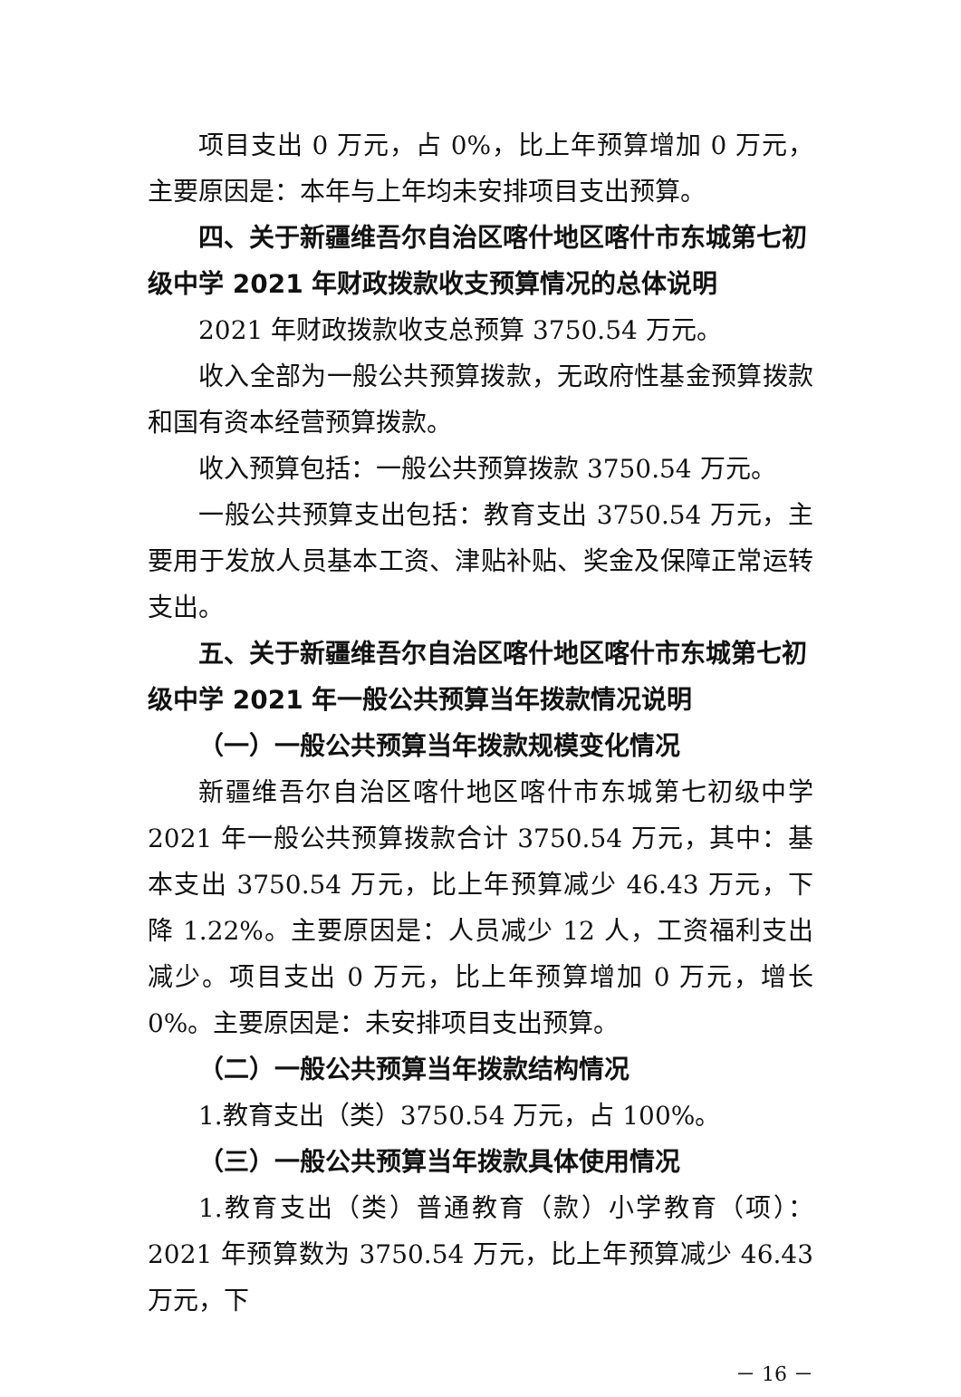项目支出 0 万元，占 0%，比上年预算增加 0 万元，主要原因是：本年与上年均未安排项目支出预算。
四、关于新疆维吾尔自治区喀什地区喀什市东城第七初级中学 2021 年财政拨款收支预算情况的总体说明
2021 年财政拨款收支总预算 3750.54 万元。
收入全部为一般公共预算拨款，无政府性基金预算拨款和国有资本经营预算拨款。
收入预算包括：一般公共预算拨款 3750.54 万元。
一般公共预算支出包括：教育支出 3750.54 万元，主要用于发放人员基本工资、津贴补贴、奖金及保障正常运转支出。
五、关于新疆维吾尔自治区喀什地区喀什市东城第七初级中学 2021 年一般公共预算当年拨款情况说明
（一）一般公共预算当年拨款规模变化情况
新疆维吾尔自治区喀什地区喀什市东城第七初级中学 2021 年一般公共预算拨款合计 3750.54 万元，其中：基本支出 3750.54 万元，比上年预算减少 46.43 万元，下降 1.22%。主要原因是：人员减少 12 人，工资福利支出减少。项目支出 0 万元，比上年预算增加 0 万元，增长 0%。主要原因是：未安排项目支出预算。
（二）一般公共预算当年拨款结构情况
1.教育支出（类）3750.54 万元，占 100%。
（三）一般公共预算当年拨款具体使用情况
1.教育支出（类）普通教育（款）小学教育（项）：2021 年预算数为 3750.54 万元，比上年预算减少 46.43 万元，下
－ 16 －